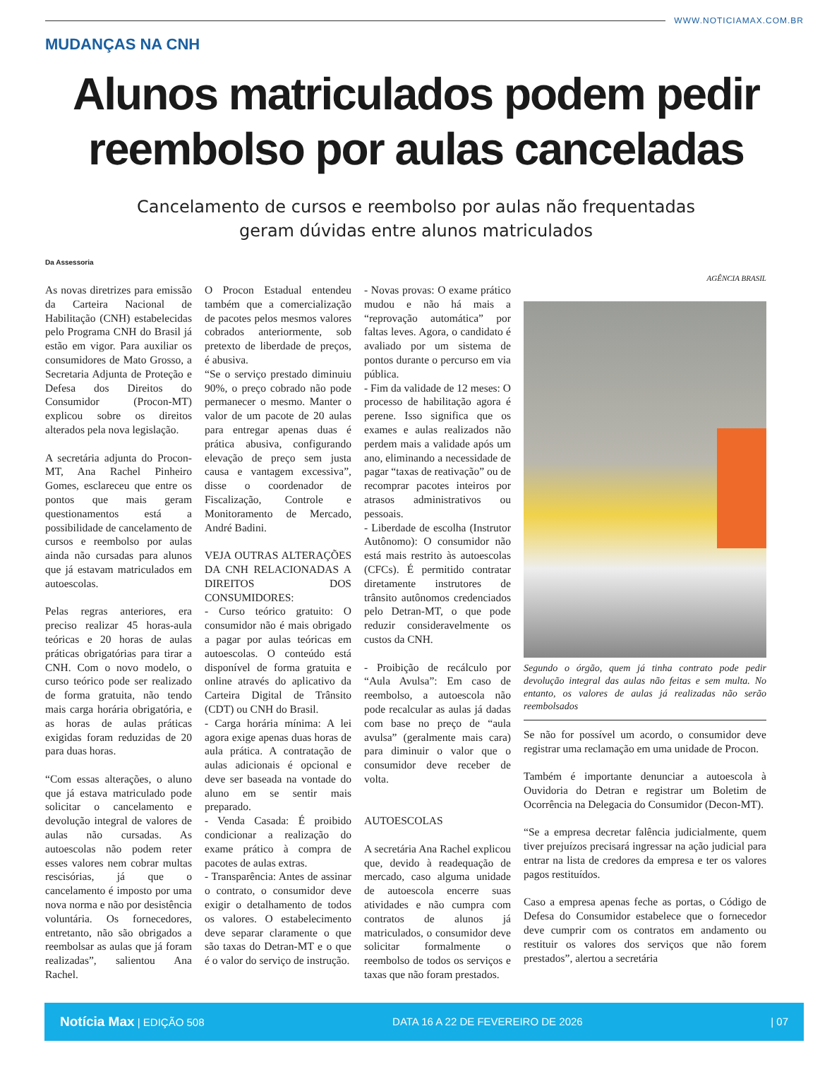WWW.NOTICIAMAX.COM.BR
MUDANÇAS NA CNH
Alunos matriculados podem pedir reembolso por aulas canceladas
Cancelamento de cursos e reembolso por aulas não frequentadas
geram dúvidas entre alunos matriculados
Da Assessoria
As novas diretrizes para emissão da Carteira Nacional de Habilitação (CNH) estabelecidas pelo Programa CNH do Brasil já estão em vigor. Para auxiliar os consumidores de Mato Grosso, a Secretaria Adjunta de Proteção e Defesa dos Direitos do Consumidor (Procon-MT) explicou sobre os direitos alterados pela nova legislação.
A secretária adjunta do Procon-MT, Ana Rachel Pinheiro Gomes, esclareceu que entre os pontos que mais geram questionamentos está a possibilidade de cancelamento de cursos e reembolso por aulas ainda não cursadas para alunos que já estavam matriculados em autoescolas.
Pelas regras anteriores, era preciso realizar 45 horas-aula teóricas e 20 horas de aulas práticas obrigatórias para tirar a CNH. Com o novo modelo, o curso teórico pode ser realizado de forma gratuita, não tendo mais carga horária obrigatória, e as horas de aulas práticas exigidas foram reduzidas de 20 para duas horas.
“Com essas alterações, o aluno que já estava matriculado pode solicitar o cancelamento e devolução integral de valores de aulas não cursadas. As autoescolas não podem reter esses valores nem cobrar multas rescisórias, já que o cancelamento é imposto por uma nova norma e não por desistência voluntária. Os fornecedores, entretanto, não são obrigados a reembolsar as aulas que já foram realizadas”, salientou Ana Rachel.
O Procon Estadual entendeu também que a comercialização de pacotes pelos mesmos valores cobrados anteriormente, sob pretexto de liberdade de preços, é abusiva.
“Se o serviço prestado diminuiu 90%, o preço cobrado não pode permanecer o mesmo. Manter o valor de um pacote de 20 aulas para entregar apenas duas é prática abusiva, configurando elevação de preço sem justa causa e vantagem excessiva”, disse o coordenador de Fiscalização, Controle e Monitoramento de Mercado, André Badini.
VEJA OUTRAS ALTERAÇÕES DA CNH RELACIONADAS A DIREITOS DOS CONSUMIDORES:
- Curso teórico gratuito: O consumidor não é mais obrigado a pagar por aulas teóricas em autoescolas. O conteúdo está disponível de forma gratuita e online através do aplicativo da Carteira Digital de Trânsito (CDT) ou CNH do Brasil.
- Carga horária mínima: A lei agora exige apenas duas horas de aula prática. A contratação de aulas adicionais é opcional e deve ser baseada na vontade do aluno em se sentir mais preparado.
- Venda Casada: É proibido condicionar a realização do exame prático à compra de pacotes de aulas extras.
- Transparência: Antes de assinar o contrato, o consumidor deve exigir o detalhamento de todos os valores. O estabelecimento deve separar claramente o que são taxas do Detran-MT e o que é o valor do serviço de instrução.
- Novas provas: O exame prático mudou e não há mais a “reprovação automática” por faltas leves. Agora, o candidato é avaliado por um sistema de pontos durante o percurso em via pública.
- Fim da validade de 12 meses: O processo de habilitação agora é perene. Isso significa que os exames e aulas realizados não perdem mais a validade após um ano, eliminando a necessidade de pagar “taxas de reativação” ou de recomprar pacotes inteiros por atrasos administrativos ou pessoais.
- Liberdade de escolha (Instrutor Autônomo): O consumidor não está mais restrito às autoescolas (CFCs). É permitido contratar diretamente instrutores de trânsito autônomos credenciados pelo Detran-MT, o que pode reduzir consideravelmente os custos da CNH.
- Proibição de recálculo por “Aula Avulsa”: Em caso de reembolso, a autoescola não pode recalcular as aulas já dadas com base no preço de “aula avulsa” (geralmente mais cara) para diminuir o valor que o consumidor deve receber de volta.
AUTOESCOLAS
A secretária Ana Rachel explicou que, devido à readequação de mercado, caso alguma unidade de autoescola encerre suas atividades e não cumpra com contratos de alunos já matriculados, o consumidor deve solicitar formalmente o reembolso de todos os serviços e taxas que não foram prestados.
AGÊNCIA BRASIL
Segundo o órgão, quem já tinha contrato pode pedir devolução integral das aulas não feitas e sem multa. No entanto, os valores de aulas já realizadas não serão reembolsados
Se não for possível um acordo, o consumidor deve registrar uma reclamação em uma unidade de Procon.
Também é importante denunciar a autoescola à Ouvidoria do Detran e registrar um Boletim de Ocorrência na Delegacia do Consumidor (Decon-MT).
“Se a empresa decretar falência judicialmente, quem tiver prejuízos precisará ingressar na ação judicial para entrar na lista de credores da empresa e ter os valores pagos restituídos.
Caso a empresa apenas feche as portas, o Código de Defesa do Consumidor estabelece que o fornecedor deve cumprir com os contratos em andamento ou restituir os valores dos serviços que não forem prestados”, alertou a secretária
Notícia Max | EDIÇÃO 508 DATA 16 A 22 DE FEVEREIRO DE 2026 | 07